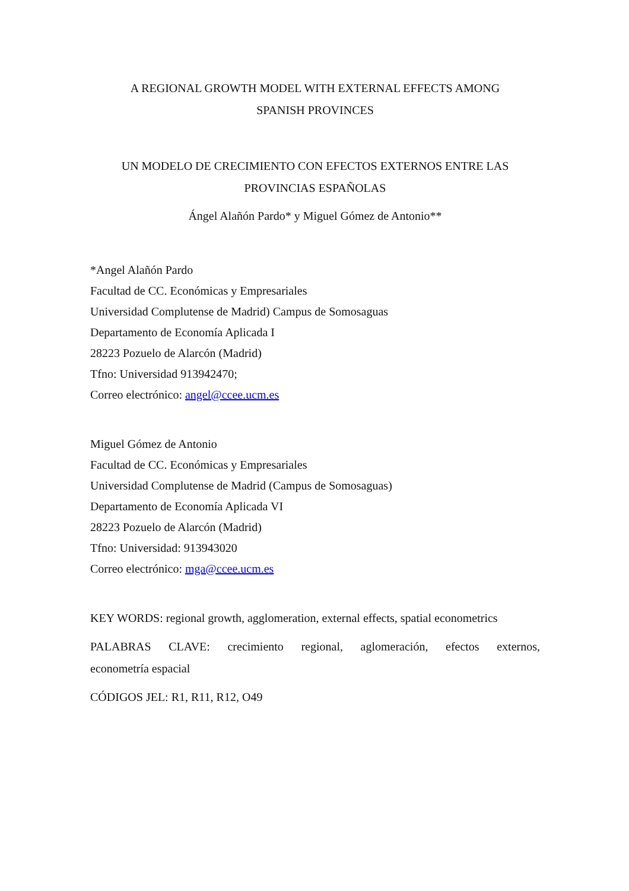A REGIONAL GROWTH MODEL WITH EXTERNAL EFFECTS AMONG
SPANISH PROVINCES
UN MODELO DE CRECIMIENTO CON EFECTOS EXTERNOS ENTRE LAS
PROVINCIAS ESPAÑOLAS
Ángel Alañón Pardo* y Miguel Gómez de Antonio**
*Angel Alañón Pardo
Facultad de CC. Económicas y Empresariales
Universidad Complutense de Madrid) Campus de Somosaguas
Departamento de Economía Aplicada I
28223 Pozuelo de Alarcón (Madrid)
Tfno: Universidad 913942470;
Correo electrónico: angel@ccee.ucm.es
Miguel Gómez de Antonio
Facultad de CC. Económicas y Empresariales
Universidad Complutense de Madrid (Campus de Somosaguas)
Departamento de Economía Aplicada VI
28223 Pozuelo de Alarcón (Madrid)
Tfno: Universidad: 913943020
Correo electrónico: mga@ccee.ucm.es
KEY WORDS: regional growth, agglomeration, external effects, spatial econometrics
PALABRAS CLAVE: crecimiento regional, aglomeración, efectos externos, econometría espacial
CÓDIGOS JEL: R1, R11, R12, O49